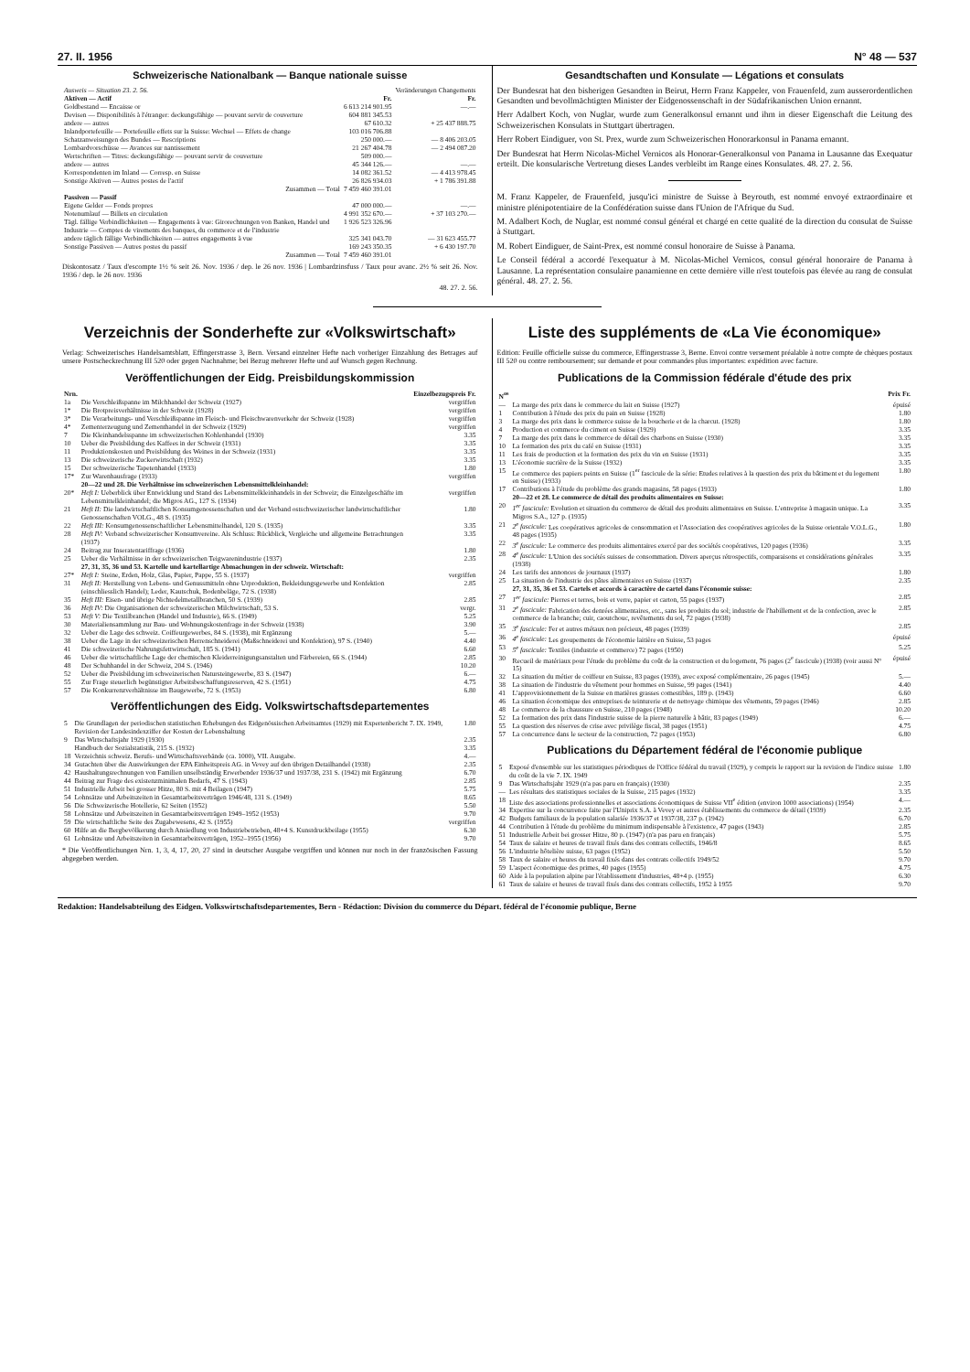27. II. 1956 N° 48 — 537
Schweizerische Nationalbank — Banque nationale suisse
| Ausweis — Situation 23. 2. 56. | | Veränderungen Changements |
| Aktiven — Actif | Fr. | Fr. |
| Goldbestand — Encaisse or | 6 613 214 901.95 | —.— |
| Devisen — Disponibilités à l'étranger: deckungsfähige — pouvant servir de couverture | 604 881 345.53 | |
| andere — autres | 67 610.32 | + 25 437 888.75 |
| Inlandportefeuille — Portefeuille effets sur la Suisse: Wechsel — Effets de change | 103 016 706.88 | |
| Schatzanweisungen des Bundes — Rescriptions | 250 000.— | — 8 406 203.05 |
| Lombardvorschüsse — Avances sur nantissement | 21 267 404.78 | — 2 494 087.20 |
| Wertschriften — Titres: deckungsfähige — pouvant servir de couverture | 509 000.— | |
| andere — autres | 45 344 126.— | —.— |
| Korrespondenten im Inland — Corresp. en Suisse | 14 082 361.52 | — 4 413 978.45 |
| Sonstige Aktiven — Autres postes de l'actif | 26 826 934.03 | + 1 786 391.88 |
| Zusammen — Total | 7 459 460 391.01 | |
| Passiven — Passif | | |
| Eigene Gelder — Fonds propres | 47 000 000.— | —.— |
| Notenumlauf — Billets en circulation | 4 991 352 670.— | + 37 103 270.— |
| Tägl. fällige Verbindlichkeiten — Engagements à vue: Girorechnungen von Banken, Handel und Industrie — Comptes de virements des banques, du commerce et de l'industrie | 1 926 523 326.96 | |
| andere täglich fällige Verbindlichkeiten — autres engagements à vue | 325 341 043.70 | — 31 623 455.77 |
| Sonstige Passiven — Autres postes du passif | 169 243 350.35 | + 6 430 197.70 |
| Zusammen — Total | 7 459 460 391.01 | |
Diskontosatz / Taux d'escompte 1½ % seit 26. Nov. 1936 / dep. le 26 nov. 1936 | Lombardzinsfuss / Taux pour avanc. 2½ % seit 26. Nov. 1936 / dep. le 26 nov. 1936
48. 27. 2. 56.
Gesandtschaften und Konsulate — Légations et consulats
Der Bundesrat hat den bisherigen Gesandten in Beirut, Herrn Franz Kappeler, von Frauenfeld, zum ausserordentlichen Gesandten und bevollmächtigten Minister der Eidgenossenschaft in der Südafrikanischen Union ernannt.
Herr Adalbert Koch, von Nuglar, wurde zum Generalkonsul ernannt und ihm in dieser Eigenschaft die Leitung des Schweizerischen Konsulats in Stuttgart übertragen.
Herr Robert Eindiguer, von St. Prex, wurde zum Schweizerischen Honorarkonsul in Panama ernannt.
Der Bundesrat hat Herrn Nicolas-Michel Vernicos als Honorar-Generalkonsul von Panama in Lausanne das Exequatur erteilt. Die konsularische Vertretung dieses Landes verbleibt im Range eines Konsulates. 48. 27. 2. 56.
M. Franz Kappeler, de Frauenfeld, jusqu'ici ministre de Suisse à Beyrouth, est nommé envoyé extraordinaire et ministre plénipotentiaire de la Confédération suisse dans l'Union de l'Afrique du Sud.
M. Adalbert Koch, de Nuglar, est nommé consul général et chargé en cette qualité de la direction du consulat de Suisse à Stuttgart.
M. Robert Eindiguer, de Saint-Prex, est nommé consul honoraire de Suisse à Panama.
Le Conseil fédéral a accordé l'exequatur à M. Nicolas-Michel Vernicos, consul général honoraire de Panama à Lausanne. La représentation consulaire panamienne en cette dernière ville n'est toutefois pas élevée au rang de consulat général. 48. 27. 2. 56.
Verzeichnis der Sonderhefte zur «Volkswirtschaft»
Verlag: Schweizerisches Handelsamtsblatt, Effingerstrasse 3, Bern. Versand einzelner Hefte nach vorheriger Einzahlung des Betrages auf unsere Postscheckrechnung III 520 oder gegen Nachnahme; bei Bezug mehrerer Hefte und auf Wunsch gegen Rechnung.
Veröffentlichungen der Eidg. Preisbildungskommission
| Nrn. | | Einzelbezugspreis Fr. |
| --- | --- | --- |
| 1a | Die Verschleißspanne im Milchhandel der Schweiz (1927) | vergriffen |
| 1* | Die Brotpreisverhältnisse in der Schweiz (1928) | vergriffen |
| 3* | Die Verarbeitungs- und Verschleißspanne im Fleisch- und Fleischwarenverkehr der Schweiz (1928) | vergriffen |
| 4* | Zementerzeugung und Zementhandel in der Schweiz (1929) | vergriffen |
| 7 | Die Kleinhandelsspanne im schweizerischen Kohlenhandel (1930) | 3.35 |
| 10 | Ueber die Preisbildung des Kaffees in der Schweiz (1931) | 3.35 |
| 11 | Produktionskosten und Preisbildung des Weines in der Schweiz (1931) | 3.35 |
| 13 | Die schweizerische Zuckerwirtschaft (1932) | 3.35 |
| 15 | Der schweizerische Tapetenhandel (1933) | 1.80 |
| 17* | Zur Warenhausfrage (1933) | vergriffen |
| | 20—22 und 28. Die Verhältnisse im schweizerischen Lebensmittelkleinhandel: | |
| 20* | Heft I: Ueberblick über Entwicklung und Stand des Lebensmittelkleinhandels in der Schweiz; die Einzelgeschäfte im Lebensmittelkleinhandel; die Migros AG., 127 S. (1934) | vergriffen |
| 21 | Heft II: Die landwirtschaftlichen Konsumgenossenschaften und der Verband ostschweizerischer landwirtschaftlicher Genossenschaften VOLG., 48 S. (1935) | 1.80 |
| 22 | Heft III: Konsumgenossenschaftlicher Lebensmittelhandel, 120 S. (1935) | 3.35 |
| 28 | Heft IV: Verband schweizerischer Konsumvereine. Als Schluss: Rückblick, Vergleiche und allgemeine Betrachtungen (1937) | 3.35 |
| 24 | Beitrag zur Inseratentariffrage (1936) | 1.80 |
| 25 | Ueber die Verhältnisse in der schweizerischen Teigwarenindustrie (1937) | 2.35 |
| | 27, 31, 35, 36 und 53. Kartelle und kartellartige Abmachungen in der schweiz. Wirtschaft: | |
| 27* | Heft I: Steine, Erden, Holz, Glas, Papier, Pappe, 55 S. (1937) | vergriffen |
| 31 | Heft II: Herstellung von Lebens- und Genussmitteln ohne Urproduktion, Bekleidungsgewerbe und Konfektion (einschliesslich Handel); Leder, Kautschuk, Bodenbeläge, 72 S. (1938) | 2.85 |
| 35 | Heft III: Eisen- und übrige Nichtedelmetallbranchen, 50 S. (1939) | 2.85 |
| 36 | Heft IV: Die Organisationen der schweizerischen Milchwirtschaft, 53 S. | vergr. |
| 53 | Heft V: Die Textilbranchen (Handel und Industrie), 66 S. (1949) | 5.25 |
| 30 | Materialiensammlung zur Bau- und Wohnungskostenfrage in der Schweiz (1938) | 3.90 |
| 32 | Ueber die Lage des schweiz. Coiffeurgewerbes, 84 S. (1938), mit Ergänzung | 5.— |
| 38 | Ueber die Lage in der schweizerischen Herrenschneiderei (Maßschneiderei und Konfektion), 97 S. (1940) | 4.40 |
| 41 | Die schweizerische Nahrungsfettwirtschaft, 185 S. (1941) | 6.60 |
| 46 | Ueber die wirtschaftliche Lage der chemischen Kleiderreinigungsanstalten und Färbereien, 66 S. (1944) | 2.85 |
| 48 | Der Schuhhandel in der Schweiz, 204 S. (1946) | 10.20 |
| 52 | Ueber die Preisbildung im schweizerischen Natursteingewerbe, 83 S. (1947) | 6.— |
| 55 | Zur Frage steuerlich begünstigter Arbeitsbeschaffungsreserven, 42 S. (1951) | 4.75 |
| 57 | Die Konkurrenzverhältnisse im Baugewerbe, 72 S. (1953) | 6.80 |
Veröffentlichungen des Eidg. Volkswirtschaftsdepartementes
| 5 | Die Grundlagen der periodischen statistischen Erhebungen des Eidgenössischen Arbeitsamtes (1929) mit Expertenbericht 7. IX. 1949, Revision der Landesindexziffer der Kosten der Lebenshaltung | 1.80 |
| 9 | Das Wirtschaftsjahr 1929 (1930) | 2.35 |
| | Handbuch der Sozialstatistik, 215 S. (1932) | 3.35 |
| 18 | Verzeichnis schweiz. Berufs- und Wirtschaftsverbände (ca. 1000), VII. Ausgabe. | 4.— |
| 34 | Gutachten über die Auswirkungen der EPA Einheitspreis AG. in Vevey auf den übrigen Detailhandel (1938) | 2.35 |
| 42 | Haushaltungsrechnungen von Familien unselbständig Erwerbender 1936/37 und 1937/38, 231 S. (1942) mit Ergänzung | 6.70 |
| 44 | Beitrag zur Frage des existenzminimalen Bedarfs, 47 S. (1943) | 2.85 |
| 51 | Industrielle Arbeit bei grosser Hitze, 80 S. mit 4 Beilagen (1947) | 5.75 |
| 54 | Lohnsätze und Arbeitszeiten in Gesamtarbeitsverträgen 1946/48, 131 S. (1949) | 8.65 |
| 56 | Die Schweizerische Hotellerie, 62 Seiten (1952) | 5.50 |
| 58 | Lohnsätze und Arbeitszeiten in Gesamtarbeitsverträgen 1949–1952 (1953) | 9.70 |
| 59 | Die wirtschaftliche Seite des Zugabewesens, 42 S. (1955) | vergriffen |
| 60 | Hilfe an die Bergbevölkerung durch Ansiedlung von Industriebetrieben, 48+4 S. Kunstdruckbeilage (1955) | 6.30 |
| 61 | Lohnsätze und Arbeitszeiten in Gesamtarbeitsverträgen, 1952–1955 (1956) | 9.70 |
* Die Veröffentlichungen Nrn. 1, 3, 4, 17, 20, 27 sind in deutscher Ausgabe vergriffen und können nur noch in der französischen Fassung abgegeben werden.
Liste des suppléments de «La Vie économique»
Edition: Feuille officielle suisse du commerce, Effingerstrasse 3, Berne. Envoi contre versement préalable à notre compte de chèques postaux III 520 ou contre remboursement; sur demande et pour commandes plus importantes: expédition avec facture.
Publications de la Commission fédérale d'étude des prix
| N<sup>os</sup> | | Prix Fr. |
| --- | --- | --- |
| — | La marge des prix dans le commerce du lait en Suisse (1927) | épuisé |
| 1 | Contribution à l'étude des prix du pain en Suisse (1928) | 1.80 |
| 3 | La marge des prix dans le commerce suisse de la boucherie et de la charcut. (1928) | 1.80 |
| 4 | Production et commerce du ciment en Suisse (1929) | 3.35 |
| 7 | La marge des prix dans le commerce de détail des charbons en Suisse (1930) | 3.35 |
| 10 | La formation des prix du café en Suisse (1931) | 3.35 |
| 11 | Les frais de production et la formation des prix du vin en Suisse (1931) | 3.35 |
| 13 | L'économie sucrière de la Suisse (1932) | 3.35 |
| 15 | Le commerce des papiers peints en Suisse (1<sup>er</sup> fascicule de la série: Etudes relatives à la question des prix du bâtiment et du logement en Suisse) (1933) | 1.80 |
| 17 | Contributions à l'étude du problème des grands magasins, 58 pages (1933) | 1.80 |
| | 20—22 et 28. Le commerce de détail des produits alimentaires en Suisse: | |
| 20 | 1<sup>er</sup> fascicule: Evolution et situation du commerce de détail des produits alimentaires en Suisse. L'entreprise à magasin unique. La Migros S.A., 127 p. (1935) | 3.35 |
| 21 | 2<sup>e</sup> fascicule: Les coopératives agricoles de consommation et l'Association des coopératives agricoles de la Suisse orientale V.O.L.G., 48 pages (1935) | 1.80 |
| 22 | 3<sup>e</sup> fascicule: Le commerce des produits alimentaires exercé par des sociétés coopératives, 120 pages (1936) | 3.35 |
| 28 | 4<sup>e</sup> fascicule: L'Union des sociétés suisses de consommation. Divers aperçus rétrospectifs, comparaisons et considérations générales (1938) | 3.35 |
| 24 | Les tarifs des annonces de journaux (1937) | 1.80 |
| 25 | La situation de l'industrie des pâtes alimentaires en Suisse (1937) | 2.35 |
| | 27, 31, 35, 36 et 53. Cartels et accords à caractère de cartel dans l'économie suisse: | |
| 27 | 1<sup>er</sup> fascicule: Pierres et terres, bois et verre, papier et carton, 55 pages (1937) | 2.85 |
| 31 | 2<sup>e</sup> fascicule: Fabrication des denrées alimentaires, etc., sans les produits du sol; industrie de l'habillement et de la confection, avec le commerce de la branche; cuir, caoutchouc, revêtements du sol, 72 pages (1938) | 2.85 |
| 35 | 3<sup>e</sup> fascicule: Fer et autres métaux non précieux, 48 pages (1939) | 2.85 |
| 36 | 4<sup>e</sup> fascicule: Les groupements de l'économie laitière en Suisse, 53 pages | épuisé |
| 53 | 5<sup>e</sup> fascicule: Textiles (industrie et commerce) 72 pages (1950) | 5.25 |
| 30 | Recueil de matériaux pour l'étude du problème du coût de la construction et du logement, 76 pages (2<sup>e</sup> fascicule) (1938) (voir aussi N° 15) | épuisé |
| 32 | La situation du métier de coiffeur en Suisse, 83 pages (1939), avec exposé complémentaire, 26 pages (1945) | 5.— |
| 38 | La situation de l'industrie du vêtement pour hommes en Suisse, 99 pages (1941) | 4.40 |
| 41 | L'approvisionnement de la Suisse en matières grasses comestibles, 189 p. (1943) | 6.60 |
| 46 | La situation économique des entreprises de teinturerie et de nettoyage chimique des vêtements, 59 pages (1946) | 2.85 |
| 48 | Le commerce de la chaussure en Suisse, 210 pages (1948) | 10.20 |
| 52 | La formation des prix dans l'industrie suisse de la pierre naturelle à bâtir, 83 pages (1949) | 6.— |
| 55 | La question des réserves de crise avec privilège fiscal, 38 pages (1951) | 4.75 |
| 57 | La concurrence dans le secteur de la construction, 72 pages (1953) | 6.80 |
Publications du Département fédéral de l'économie publique
| 5 | Exposé d'ensemble sur les statistiques périodiques de l'Office fédéral du travail (1929), y compris le rapport sur la revision de l'indice suisse du coût de la vie 7. IX. 1949 | 1.80 |
| 9 | Das Wirtschaftsjahr 1929 (n'a pas paru en français) (1930) | 2.35 |
| — | Les résultats des statistiques sociales de la Suisse, 215 pages (1932) | 3.35 |
| 18 | Liste des associations professionnelles et associations économiques de Suisse VII<sup>e</sup> édition (environ 1000 associations) (1954) | 4.— |
| 34 | Expertise sur la concurrence faite par l'Uniprix S.A. à Vevey et autres établissements du commerce de détail (1939) | 2.35 |
| 42 | Budgets familiaux de la population salariée 1936/37 et 1937/38, 237 p. (1942) | 6.70 |
| 44 | Contribution à l'étude du problème du minimum indispensable à l'existence, 47 pages (1943) | 2.85 |
| 51 | Industrielle Arbeit bei grosser Hitze, 80 p. (1947) (n'a pas paru en français) | 5.75 |
| 54 | Taux de salaire et heures de travail fixés dans des contrats collectifs, 1946/8 | 8.65 |
| 56 | L'industrie hôtelière suisse, 63 pages (1952) | 5.50 |
| 58 | Taux de salaire et heures du travail fixés dans des contrats collectifs 1949/52 | 9.70 |
| 59 | L'aspect économique des primes, 40 pages (1955) | 4.75 |
| 60 | Aide à la population alpine par l'établissement d'industries, 48+4 p. (1955) | 6.30 |
| 61 | Taux de salaire et heures de travail fixés dans des contrats collectifs, 1952 à 1955 | 9.70 |
Redaktion: Handelsabteilung des Eidgen. Volkswirtschaftsdepartementes, Bern - Rédaction: Division du commerce du Départ. fédéral de l'économie publique, Berne